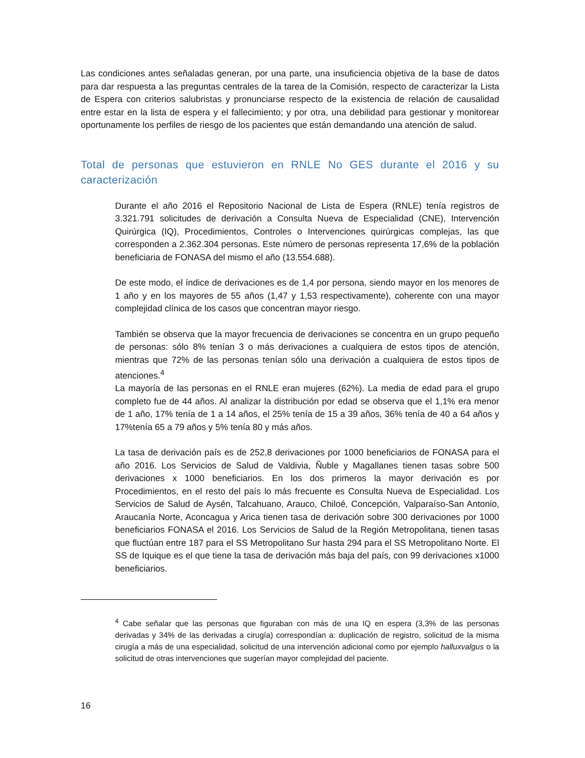Las condiciones antes señaladas generan, por una parte, una insuficiencia objetiva de la base de datos para dar respuesta a las preguntas centrales de la tarea de la Comisión, respecto de caracterizar la Lista de Espera con criterios salubristas y pronunciarse respecto de la existencia de relación de causalidad entre estar en la lista de espera y el fallecimiento; y por otra, una debilidad para gestionar y monitorear oportunamente los perfiles de riesgo de los pacientes que están demandando una atención de salud.
Total de personas que estuvieron en RNLE No GES durante el 2016 y su caracterización
Durante el año 2016 el Repositorio Nacional de Lista de Espera (RNLE) tenía registros de 3.321.791 solicitudes de derivación a Consulta Nueva de Especialidad (CNE), Intervención Quirúrgica (IQ), Procedimientos, Controles o Intervenciones quirúrgicas complejas, las que corresponden a 2.362.304 personas. Este número de personas representa 17,6% de la población beneficiaria de FONASA del mismo el año (13.554.688).
De este modo, el índice de derivaciones es de 1,4 por persona, siendo mayor en los menores de 1 año y en los mayores de 55 años (1,47 y 1,53 respectivamente), coherente con una mayor complejidad clínica de los casos que concentran mayor riesgo.
También se observa que la mayor frecuencia de derivaciones se concentra en un grupo pequeño de personas: sólo 8% tenían 3 o más derivaciones a cualquiera de estos tipos de atención, mientras que 72% de las personas tenían sólo una derivación a cualquiera de estos tipos de atenciones.<sup>4</sup>
La mayoría de las personas en el RNLE eran mujeres (62%). La media de edad para el grupo completo fue de 44 años. Al analizar la distribución por edad se observa que el 1,1% era menor de 1 año, 17% tenía de 1 a 14 años, el 25% tenía de 15 a 39 años, 36% tenía de 40 a 64 años y 17%tenía 65 a 79 años y 5% tenía 80 y más años.
La tasa de derivación país es de 252,8 derivaciones por 1000 beneficiarios de FONASA para el año 2016. Los Servicios de Salud de Valdivia, Ñuble y Magallanes tienen tasas sobre 500 derivaciones x 1000 beneficiarios. En los dos primeros la mayor derivación es por Procedimientos, en el resto del país lo más frecuente es Consulta Nueva de Especialidad. Los Servicios de Salud de Aysén, Talcahuano, Arauco, Chiloé, Concepción, Valparaíso-San Antonio, Araucanía Norte, Aconcagua y Arica tienen tasa de derivación sobre 300 derivaciones por 1000 beneficiarios FONASA el 2016. Los Servicios de Salud de la Región Metropolitana, tienen tasas que fluctúan entre 187 para el SS Metropolitano Sur hasta 294 para el SS Metropolitano Norte. El SS de Iquique es el que tiene la tasa de derivación más baja del país, con 99 derivaciones x1000 beneficiarios.
<sup>4</sup> Cabe señalar que las personas que figuraban con más de una IQ en espera (3,3% de las personas derivadas y 34% de las derivadas a cirugía) correspondían a: duplicación de registro, solicitud de la misma cirugía a más de una especialidad, solicitud de una intervención adicional como por ejemplo halluxvalgus o la solicitud de otras intervenciones que sugerían mayor complejidad del paciente.
16